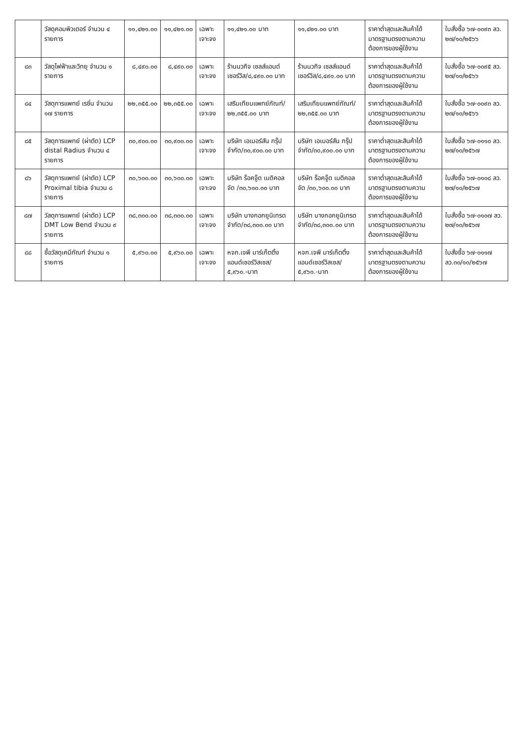| | วัสดุคอมพิวเตอร์ จำนวน ๔ รายการ | ๑๑,๔๒๑.๐๐ | ๑๑,๔๒๑.๐๐ | เฉพาะเจาะจง | ๑๑,๔๒๑.๐๐ บาท | ๑๑,๔๒๑.๐๐ บาท | ราคาต่ำสุดและสินค้าได้มาตรฐานตรงตามความต้องการของผู้ใช้งาน | ใบสั่งซื้อ ๖๗-๐๐๙๓ ลว. ๒๗/๑๐/๒๕๖๖ |
| ๘๓ | วัสดุไฟฟ้าและวิทยุ จำนวน ๑ รายการ | ๘,๔๙๐.๐๐ | ๘,๔๙๐.๐๐ | เฉพาะเจาะจง | ร้านนวกิจ เซลส์แอนด์ เซอร์วิส/๘,๔๙๐.๐๐ บาท | ร้านนวกิจ เซลส์แอนด์ เซอร์วิส/๘,๔๙๐.๐๐ บาท | ราคาต่ำสุดและสินค้าได้มาตรฐานตรงตามความต้องการของผู้ใช้งาน | ใบสั่งซื้อ ๖๗-๐๐๙๕ ลว. ๒๗/๑๐/๒๕๖๖ |
| ๘๔ | วัสดุการแพทย์ เรซิ่น จำนวน ๑๗ รายการ | ๒๒,๓๕๕.๐๐ | ๒๒,๓๕๕.๐๐ | เฉพาะเจาะจง | เสริมเทียมแพทย์ภัณฑ์/ ๒๒,๓๕๕.๐๐ บาท | เสริมเทียมแพทย์ภัณฑ์/ ๒๒,๓๕๕.๐๐ บาท | ราคาต่ำสุดและสินค้าได้มาตรฐานตรงตามความต้องการของผู้ใช้งาน | ใบสั่งซื้อ ๖๗-๐๐๙๓ ลว. ๒๗/๑๐/๒๕๖๖ |
| ๘๕ | วัสดุการแพทย์ (ผ่าตัด) LCP distal Radius จำนวน ๔ รายการ | ๓๐,๙๐๐.๐๐ | ๓๐,๙๐๐.๐๐ | เฉพาะเจาะจง | บริษัท เอเมอร์สัน กรุ๊ป จำกัด/๓๐,๙๐๐.๐๐ บาท | บริษัท เอเมอร์สัน กรุ๊ป จำกัด/๓๐,๙๐๐.๐๐ บาท | ราคาต่ำสุดและสินค้าได้มาตรฐานตรงตามความต้องการของผู้ใช้งาน | ใบสั่งซื้อ ๖๗-๐๑๑๐ ลว. ๒๗/๑๐/๒๕๖๗ |
| ๘๖ | วัสดุการแพทย์ (ผ่าตัด) LCP Proximal tibia จำนวน ๘ รายการ | ๓๐,๖๐๐.๐๐ | ๓๐,๖๐๐.๐๐ | เฉพาะเจาะจง | บริษัท ร็อคจู๊ด เมดิคอล จัด /๓๐,๖๐๐.๐๐ บาท | บริษัท ร็อคจู๊ด เมดิคอล จัด /๓๐,๖๐๐.๐๐ บาท | ราคาต่ำสุดและสินค้าได้มาตรฐานตรงตามความต้องการของผู้ใช้งาน | ใบสั่งซื้อ ๖๗-๐๑๐๘ ลว. ๒๗/๑๐/๒๕๖๗ |
| ๘๗ | วัสดุการแพทย์ (ผ่าตัด) LCP DMT Low Bend จำนวน ๙ รายการ | ๓๘,๓๐๐.๐๐ | ๓๘,๓๐๐.๐๐ | เฉพาะเจาะจง | บริษัท บางกอกยูนิเทรด จำกัด/๓๘,๓๐๐.๐๐ บาท | บริษัท บางกอกยูนิเทรด จำกัด/๓๘,๓๐๐.๐๐ บาท | ราคาต่ำสุดและสินค้าได้มาตรฐานตรงตามความต้องการของผู้ใช้งาน | ใบสั่งซื้อ ๖๗-๐๑๐๗ ลว. ๒๗/๑๐/๒๕๖๗ |
| ๘๘ | ซื้อวัสดุเคมีภัณฑ์ จำนวน ๑ รายการ | ๕,๙๖๐.๐๐ | ๕,๙๖๐.๐๐ | เฉพาะเจาะจง | หจก.เจพี มาร์เก็ตติ้ง แอนด์เซอร์วิสเซส/ ๕,๙๖๐.-บาท | หจก.เจพี มาร์เก็ตติ้ง แอนด์เซอร์วิสเซส/ ๕,๙๖๐.-บาท | ราคาต่ำสุดและสินค้าได้มาตรฐานตรงตามความต้องการของผู้ใช้งาน | ใบสั่งซื้อ ๖๗-๐๑๑๗ ลว.๓๐/๑๐/๒๕๖๗ |